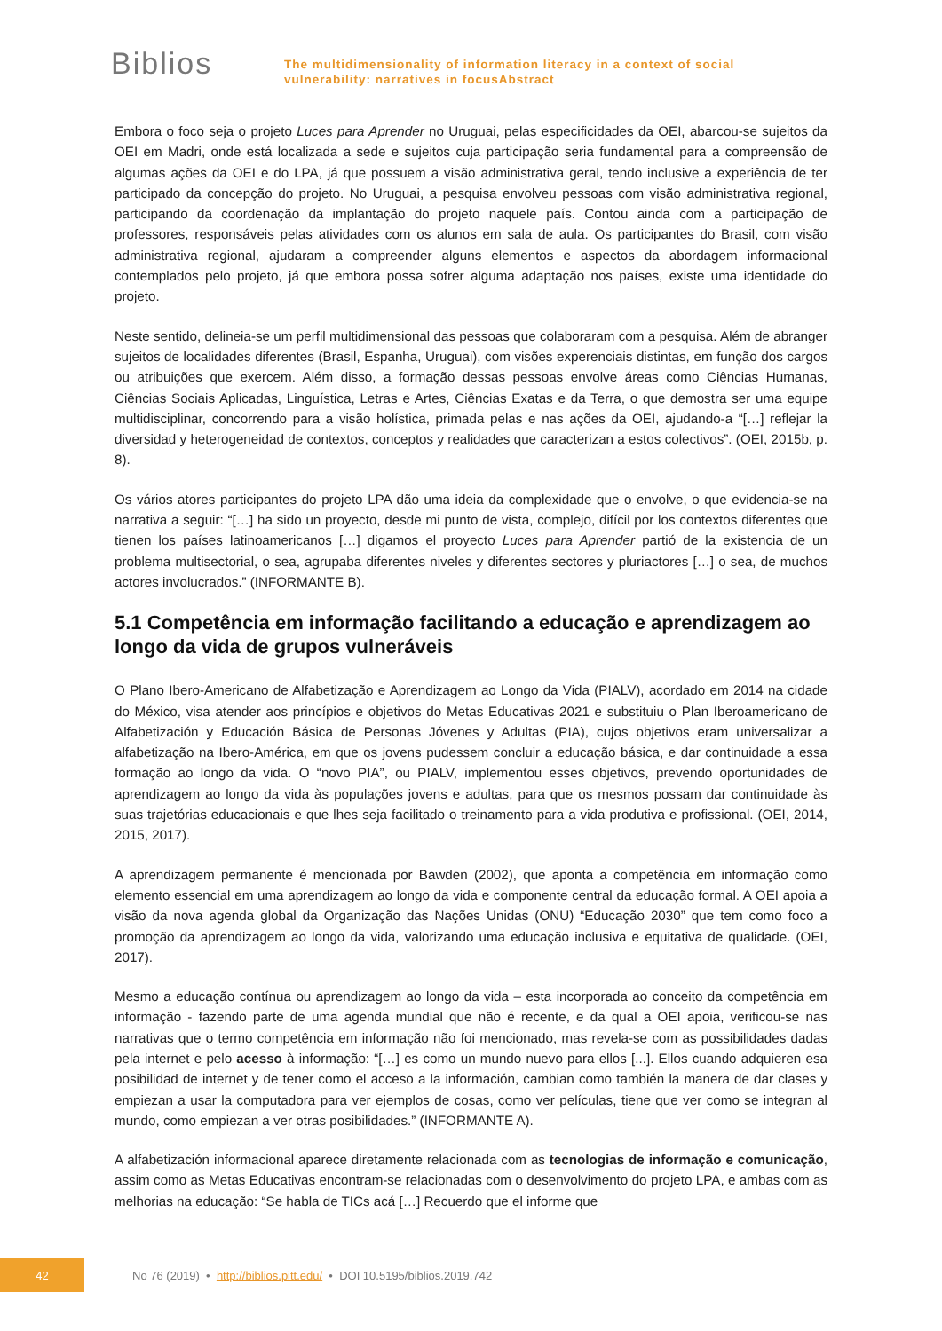Biblios
The multidimensionality of information literacy in a context of social
vulnerability: narratives in focusAbstract
Embora o foco seja o projeto Luces para Aprender no Uruguai, pelas especificidades da OEI, abarcou-se sujeitos da OEI em Madri, onde está localizada a sede e sujeitos cuja participação seria fundamental para a compreensão de algumas ações da OEI e do LPA, já que possuem a visão administrativa geral, tendo inclusive a experiência de ter participado da concepção do projeto. No Uruguai, a pesquisa envolveu pessoas com visão administrativa regional, participando da coordenação da implantação do projeto naquele país. Contou ainda com a participação de professores, responsáveis pelas atividades com os alunos em sala de aula. Os participantes do Brasil, com visão administrativa regional, ajudaram a compreender alguns elementos e aspectos da abordagem informacional contemplados pelo projeto, já que embora possa sofrer alguma adaptação nos países, existe uma identidade do projeto.
Neste sentido, delineia-se um perfil multidimensional das pessoas que colaboraram com a pesquisa. Além de abranger sujeitos de localidades diferentes (Brasil, Espanha, Uruguai), com visões experenciais distintas, em função dos cargos ou atribuições que exercem. Além disso, a formação dessas pessoas envolve áreas como Ciências Humanas, Ciências Sociais Aplicadas, Linguística, Letras e Artes, Ciências Exatas e da Terra, o que demostra ser uma equipe multidisciplinar, concorrendo para a visão holística, primada pelas e nas ações da OEI, ajudando-a “[…] reflejar la diversidad y heterogeneidad de contextos, conceptos y realidades que caracterizan a estos colectivos”. (OEI, 2015b, p. 8).
Os vários atores participantes do projeto LPA dão uma ideia da complexidade que o envolve, o que evidencia-se na narrativa a seguir: “[…] ha sido un proyecto, desde mi punto de vista, complejo, difícil por los contextos diferentes que tienen los países latinoamericanos […] digamos el proyecto Luces para Aprender partió de la existencia de un problema multisectorial, o sea, agrupaba diferentes niveles y diferentes sectores y pluriactores […] o sea, de muchos actores involucrados.” (INFORMANTE B).
5.1 Competência em informação facilitando a educação e aprendizagem ao longo da vida de grupos vulneráveis
O Plano Ibero-Americano de Alfabetização e Aprendizagem ao Longo da Vida (PIALV), acordado em 2014 na cidade do México, visa atender aos princípios e objetivos do Metas Educativas 2021 e substituiu o Plan Iberoamericano de Alfabetización y Educación Básica de Personas Jóvenes y Adultas (PIA), cujos objetivos eram universalizar a alfabetização na Ibero-América, em que os jovens pudessem concluir a educação básica, e dar continuidade a essa formação ao longo da vida. O “novo PIA”, ou PIALV, implementou esses objetivos, prevendo oportunidades de aprendizagem ao longo da vida às populações jovens e adultas, para que os mesmos possam dar continuidade às suas trajetórias educacionais e que lhes seja facilitado o treinamento para a vida produtiva e profissional. (OEI, 2014, 2015, 2017).
A aprendizagem permanente é mencionada por Bawden (2002), que aponta a competência em informação como elemento essencial em uma aprendizagem ao longo da vida e componente central da educação formal. A OEI apoia a visão da nova agenda global da Organização das Nações Unidas (ONU) “Educação 2030” que tem como foco a promoção da aprendizagem ao longo da vida, valorizando uma educação inclusiva e equitativa de qualidade. (OEI, 2017).
Mesmo a educação contínua ou aprendizagem ao longo da vida – esta incorporada ao conceito da competência em informação - fazendo parte de uma agenda mundial que não é recente, e da qual a OEI apoia, verificou-se nas narrativas que o termo competência em informação não foi mencionado, mas revela-se com as possibilidades dadas pela internet e pelo acesso à informação: “[…] es como un mundo nuevo para ellos [...]. Ellos cuando adquieren esa posibilidad de internet y de tener como el acceso a la información, cambian como también la manera de dar clases y empiezan a usar la computadora para ver ejemplos de cosas, como ver películas, tiene que ver como se integran al mundo, como empiezan a ver otras posibilidades.” (INFORMANTE A).
A alfabetización informacional aparece diretamente relacionada com as tecnologias de informação e comunicação, assim como as Metas Educativas encontram-se relacionadas com o desenvolvimento do projeto LPA, e ambas com as melhorias na educação: “Se habla de TICs acá […] Recuerdo que el informe que
42
No 76 (2019) • http://biblios.pitt.edu/ • DOI 10.5195/biblios.2019.742